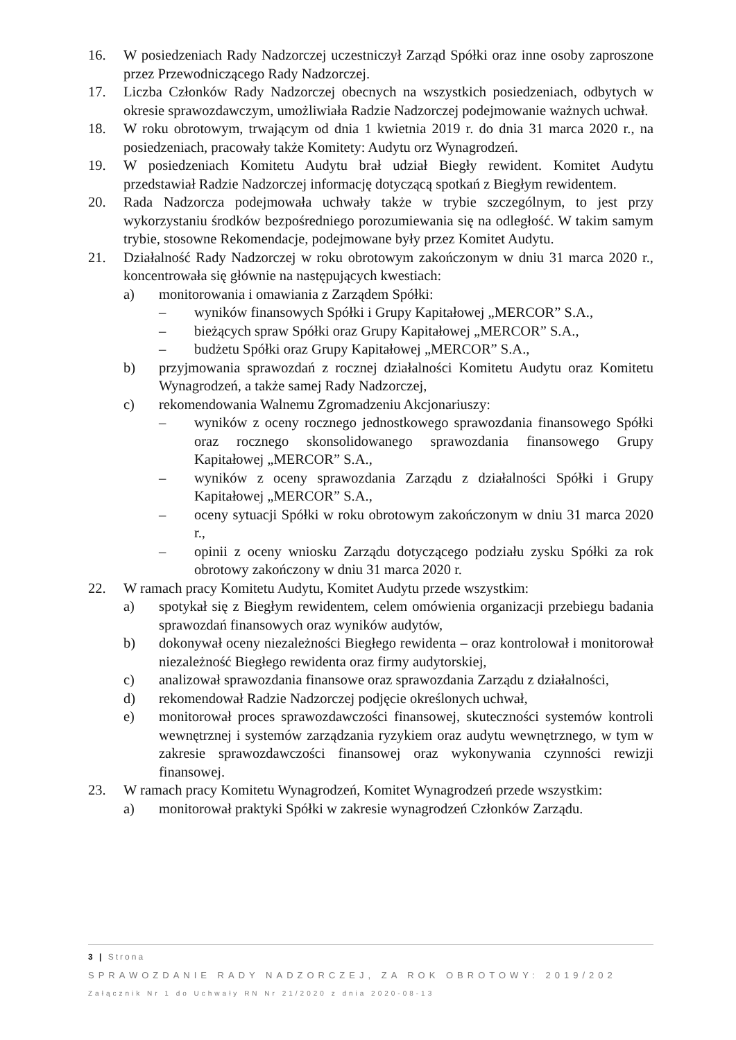16. W posiedzeniach Rady Nadzorczej uczestniczył Zarząd Spółki oraz inne osoby zaproszone przez Przewodniczącego Rady Nadzorczej.
17. Liczba Członków Rady Nadzorczej obecnych na wszystkich posiedzeniach, odbytych w okresie sprawozdawczym, umożliwiała Radzie Nadzorczej podejmowanie ważnych uchwał.
18. W roku obrotowym, trwającym od dnia 1 kwietnia 2019 r. do dnia 31 marca 2020 r., na posiedzeniach, pracowały także Komitety: Audytu orz Wynagrodzeń.
19. W posiedzeniach Komitetu Audytu brał udział Biegły rewident. Komitet Audytu przedstawiał Radzie Nadzorczej informację dotyczącą spotkań z Biegłym rewidentem.
20. Rada Nadzorcza podejmowała uchwały także w trybie szczególnym, to jest przy wykorzystaniu środków bezpośredniego porozumiewania się na odległość. W takim samym trybie, stosowne Rekomendacje, podejmowane były przez Komitet Audytu.
21. Działalność Rady Nadzorczej w roku obrotowym zakończonym w dniu 31 marca 2020 r., koncentrowała się głównie na następujących kwestiach:
a) monitorowania i omawiania z Zarządem Spółki:
– wyników finansowych Spółki i Grupy Kapitałowej „MERCOR” S.A.,
– bieżących spraw Spółki oraz Grupy Kapitałowej „MERCOR” S.A.,
– budżetu Spółki oraz Grupy Kapitałowej „MERCOR” S.A.,
b) przyjmowania sprawozdań z rocznej działalności Komitetu Audytu oraz Komitetu Wynagrodzeń, a także samej Rady Nadzorczej,
c) rekomendowania Walnemu Zgromadzeniu Akcjonariuszy:
– wyników z oceny rocznego jednostkowego sprawozdania finansowego Spółki oraz rocznego skonsolidowanego sprawozdania finansowego Grupy Kapitałowej „MERCOR” S.A.,
– wyników z oceny sprawozdania Zarządu z działalności Spółki i Grupy Kapitałowej „MERCOR” S.A.,
– oceny sytuacji Spółki w roku obrotowym zakończonym w dniu 31 marca 2020 r.,
– opinii z oceny wniosku Zarządu dotyczącego podziału zysku Spółki za rok obrotowy zakończony w dniu 31 marca 2020 r.
22. W ramach pracy Komitetu Audytu, Komitet Audytu przede wszystkim:
a) spotykał się z Biegłym rewidentem, celem omówienia organizacji przebiegu badania sprawozdań finansowych oraz wyników audytów,
b) dokonywał oceny niezależności Biegłego rewidenta – oraz kontrolował i monitorował niezależność Biegłego rewidenta oraz firmy audytorskiej,
c) analizował sprawozdania finansowe oraz sprawozdania Zarządu z działalności,
d) rekomendował Radzie Nadzorczej podjęcie określonych uchwał,
e) monitorował proces sprawozdawczości finansowej, skuteczności systemów kontroli wewnętrznej i systemów zarządzania ryzykiem oraz audytu wewnętrznego, w tym w zakresie sprawozdawczości finansowej oraz wykonywania czynności rewizji finansowej.
23. W ramach pracy Komitetu Wynagrodzeń, Komitet Wynagrodzeń przede wszystkim:
a) monitorował praktyki Spółki w zakresie wynagrodzeń Członków Zarządu.
3 | Strona
SPRAWOZDANIE RADY NADZORCZEJ, ZA ROK OBROTOWY: 2019/202
Załącznik Nr 1 do Uchwały RN Nr 21/2020 z dnia 2020-08-13